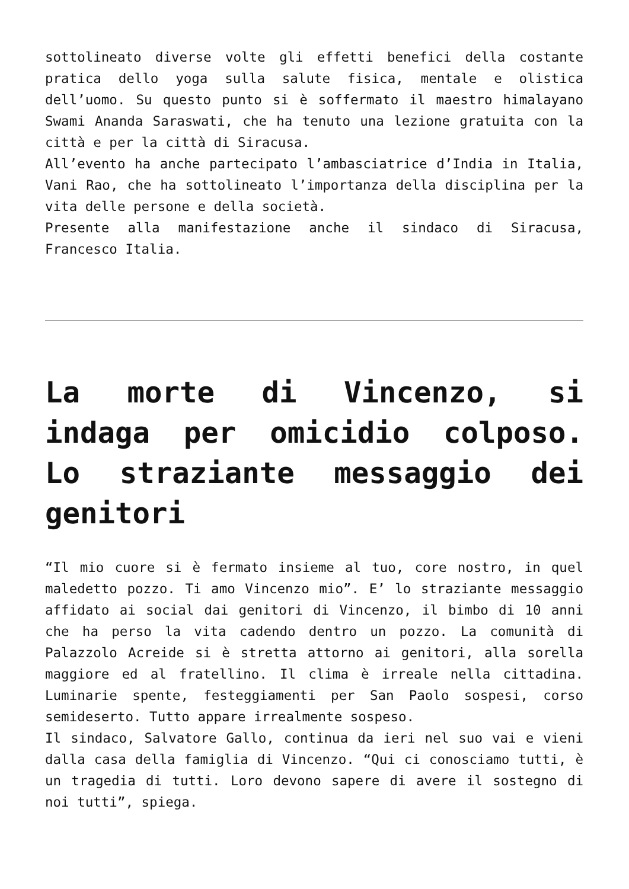sottolineato diverse volte gli effetti benefici della costante pratica dello yoga sulla salute fisica, mentale e olistica dell’uomo. Su questo punto si è soffermato il maestro himalayano Swami Ananda Saraswati, che ha tenuto una lezione gratuita con la città e per la città di Siracusa.
All’evento ha anche partecipato l’ambasciatrice d’India in Italia, Vani Rao, che ha sottolineato l’importanza della disciplina per la vita delle persone e della società.
Presente alla manifestazione anche il sindaco di Siracusa, Francesco Italia.
La morte di Vincenzo, si indaga per omicidio colposo. Lo straziante messaggio dei genitori
“Il mio cuore si è fermato insieme al tuo, core nostro, in quel maledetto pozzo. Ti amo Vincenzo mio”. E’ lo straziante messaggio affidato ai social dai genitori di Vincenzo, il bimbo di 10 anni che ha perso la vita cadendo dentro un pozzo. La comunità di Palazzolo Acreide si è stretta attorno ai genitori, alla sorella maggiore ed al fratellino. Il clima è irreale nella cittadina. Luminarie spente, festeggiamenti per San Paolo sospesi, corso semideserto. Tutto appare irrealmente sospeso.
Il sindaco, Salvatore Gallo, continua da ieri nel suo vai e vieni dalla casa della famiglia di Vincenzo. “Qui ci conosciamo tutti, è un tragedia di tutti. Loro devono sapere di avere il sostegno di noi tutti”, spiega.